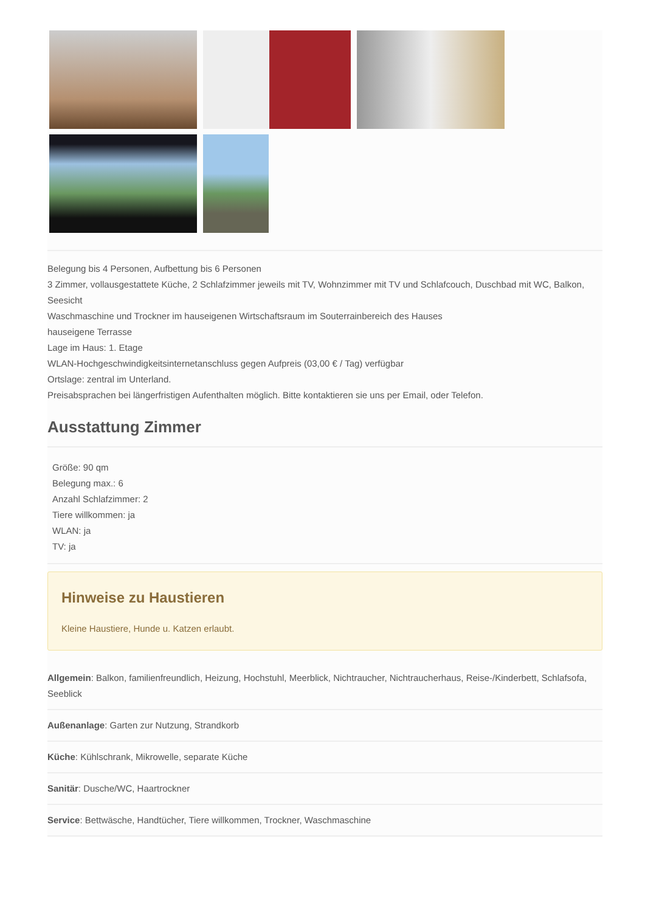Belegung bis 4 Personen, Aufbettung bis 6 Personen
3 Zimmer, vollausgestattete Küche, 2 Schlafzimmer jeweils mit TV, Wohnzimmer mit TV und Schlafcouch, Duschbad mit WC, Balkon, Seesicht
Waschmaschine und Trockner im hauseigenen Wirtschaftsraum im Souterrainbereich des Hauses
hauseigene Terrasse
Lage im Haus: 1. Etage
WLAN-Hochgeschwindigkeitsinternetanschluss gegen Aufpreis (03,00 € / Tag) verfügbar
Ortslage: zentral im Unterland.
Preisabsprachen bei längerfristigen Aufenthalten möglich. Bitte kontaktieren sie uns per Email, oder Telefon.
Ausstattung Zimmer
Größe: 90 qm
Belegung max.: 6
Anzahl Schlafzimmer: 2
Tiere willkommen: ja
WLAN: ja
TV: ja
Hinweise zu Haustieren
Kleine Haustiere, Hunde u. Katzen erlaubt.
Allgemein: Balkon, familienfreundlich, Heizung, Hochstuhl, Meerblick, Nichtraucher, Nichtraucherhaus, Reise-/Kinderbett, Schlafsofa, Seeblick
Außenanlage: Garten zur Nutzung, Strandkorb
Küche: Kühlschrank, Mikrowelle, separate Küche
Sanitär: Dusche/WC, Haartrockner
Service: Bettwäsche, Handtücher, Tiere willkommen, Trockner, Waschmaschine